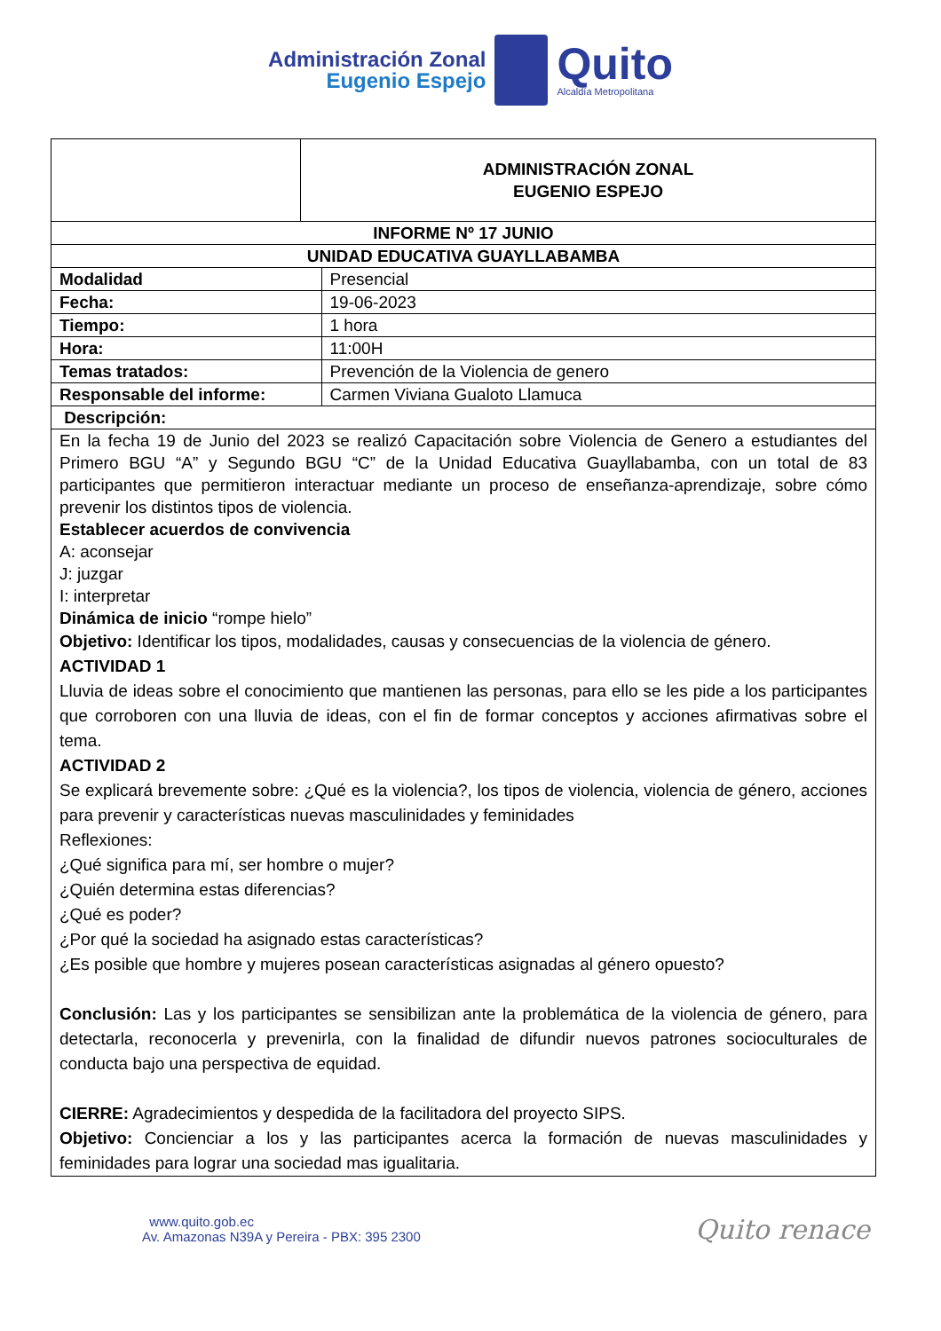Administración Zonal
Eugenio Espejo
Quito
Alcaldía Metropolitana
| | ADMINISTRACIÓN ZONAL EUGENIO ESPEJO | |
| INFORME Nº 17 JUNIO | | |
| UNIDAD EDUCATIVA GUAYLLABAMBA | | |
| Modalidad | | Presencial |
| Fecha: | | 19-06-2023 |
| Tiempo: | | 1 hora |
| Hora: | | 11:00H |
| Temas tratados: | | Prevención de la Violencia de genero |
| Responsable del informe: | | Carmen Viviana Gualoto Llamuca |
| Descripción: | | |
| En la fecha 19 de Junio del 2023 se realizó Capacitación sobre Violencia de Genero a estudiantes del Primero BGU “A” y Segundo BGU “C” de la Unidad Educativa Guayllabamba, con un total de 83 participantes que permitieron interactuar mediante un proceso de enseñanza-aprendizaje, sobre cómo prevenir los distintos tipos de violencia. Establecer acuerdos de convivencia A: aconsejar J: juzgar I: interpretar Dinámica de inicio “rompe hielo” Objetivo: Identificar los tipos, modalidades, causas y consecuencias de la violencia de género. ACTIVIDAD 1 Lluvia de ideas sobre el conocimiento que mantienen las personas, para ello se les pide a los participantes que corroboren con una lluvia de ideas, con el fin de formar conceptos y acciones afirmativas sobre el tema. ACTIVIDAD 2 Se explicará brevemente sobre: ¿Qué es la violencia?, los tipos de violencia, violencia de género, acciones para prevenir y características nuevas masculinidades y feminidades Reflexiones: ¿Qué significa para mí, ser hombre o mujer? ¿Quién determina estas diferencias? ¿Qué es poder? ¿Por qué la sociedad ha asignado estas características? ¿Es posible que hombre y mujeres posean características asignadas al género opuesto? Conclusión: Las y los participantes se sensibilizan ante la problemática de la violencia de género, para detectarla, reconocerla y prevenirla, con la finalidad de difundir nuevos patrones socioculturales de conducta bajo una perspectiva de equidad. CIERRE: Agradecimientos y despedida de la facilitadora del proyecto SIPS. Objetivo: Concienciar a los y las participantes acerca la formación de nuevas masculinidades y feminidades para lograr una sociedad mas igualitaria. | | |
www.quito.gob.ec
Av. Amazonas N39A y Pereira - PBX: 395 2300
Quito renace